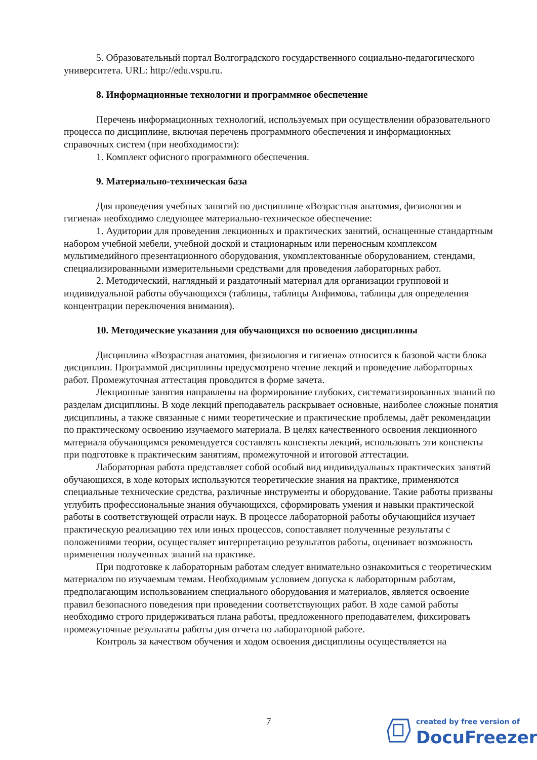5. Образовательный портал Волгоградского государственного социально-педагогического университета. URL: http://edu.vspu.ru.
8. Информационные технологии и программное обеспечение
Перечень информационных технологий, используемых при осуществлении образовательного процесса по дисциплине, включая перечень программного обеспечения и информационных справочных систем (при необходимости):
1. Комплект офисного программного обеспечения.
9. Материально-техническая база
Для проведения учебных занятий по дисциплине «Возрастная анатомия, физиология и гигиена» необходимо следующее материально-техническое обеспечение:
1. Аудитории для проведения лекционных и практических занятий, оснащенные стандартным набором учебной мебели, учебной доской и стационарным или переносным комплексом мультимедийного презентационного оборудования, укомплектованные оборудованием, стендами, специализированными измерительными средствами для проведения лабораторных работ.
2. Методический, наглядный и раздаточный материал для организации групповой и индивидуальной работы обучающихся (таблицы, таблицы Анфимова, таблицы для определения концентрации переключения внимания).
10. Методические указания для обучающихся по освоению дисциплины
Дисциплина «Возрастная анатомия, физиология и гигиена» относится к базовой части блока дисциплин. Программой дисциплины предусмотрено чтение лекций и проведение лабораторных работ. Промежуточная аттестация проводится в форме зачета.
Лекционные занятия направлены на формирование глубоких, систематизированных знаний по разделам дисциплины. В ходе лекций преподаватель раскрывает основные, наиболее сложные понятия дисциплины, а также связанные с ними теоретические и практические проблемы, даёт рекомендации по практическому освоению изучаемого материала. В целях качественного освоения лекционного материала обучающимся рекомендуется составлять конспекты лекций, использовать эти конспекты при подготовке к практическим занятиям, промежуточной и итоговой аттестации.
Лабораторная работа представляет собой особый вид индивидуальных практических занятий обучающихся, в ходе которых используются теоретические знания на практике, применяются специальные технические средства, различные инструменты и оборудование. Такие работы призваны углубить профессиональные знания обучающихся, сформировать умения и навыки практической работы в соответствующей отрасли наук. В процессе лабораторной работы обучающийся изучает практическую реализацию тех или иных процессов, сопоставляет полученные результаты с положениями теории, осуществляет интерпретацию результатов работы, оценивает возможность применения полученных знаний на практике.
При подготовке к лабораторным работам следует внимательно ознакомиться с теоретическим материалом по изучаемым темам. Необходимым условием допуска к лабораторным работам, предполагающим использованием специального оборудования и материалов, является освоение правил безопасного поведения при проведении соответствующих работ. В ходе самой работы необходимо строго придерживаться плана работы, предложенного преподавателем, фиксировать промежуточные результаты работы для отчета по лабораторной работе.
Контроль за качеством обучения и ходом освоения дисциплины осуществляется на
7
created by free version of
DocuFreezer